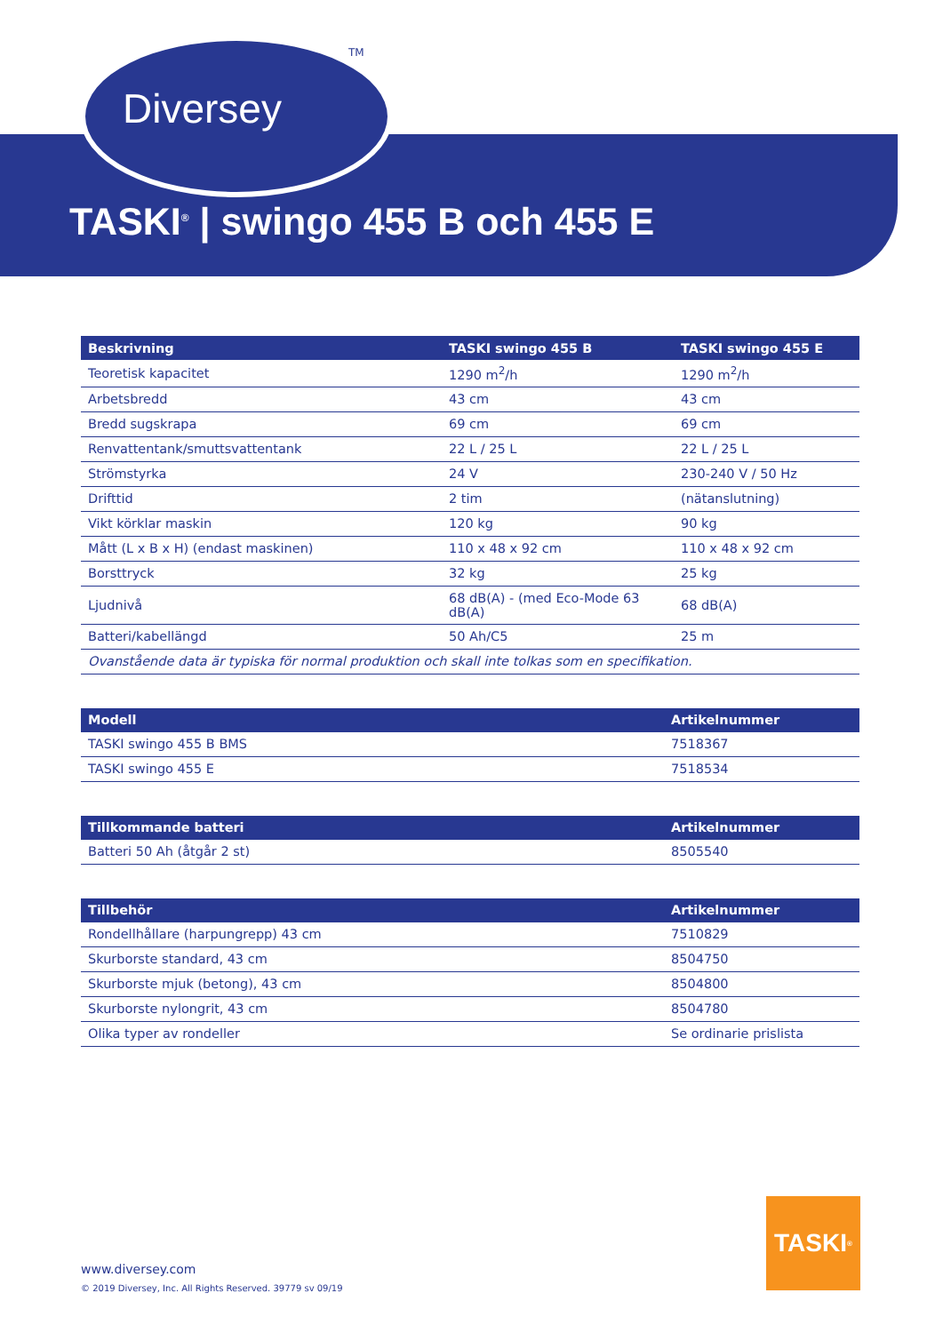Diversey
TM
TASKI<sup>®</sup> | swingo 455 B och 455 E
| Beskrivning | TASKI swingo 455 B | TASKI swingo 455 E |
| --- | --- | --- |
| Teoretisk kapacitet | 1290 m<sup>2</sup>/h | 1290 m<sup>2</sup>/h |
| Arbetsbredd | 43 cm | 43 cm |
| Bredd sugskrapa | 69 cm | 69 cm |
| Renvattentank/smuttsvattentank | 22 L / 25 L | 22 L / 25 L |
| Strömstyrka | 24 V | 230-240 V / 50 Hz |
| Drifttid | 2 tim | (nätanslutning) |
| Vikt körklar maskin | 120 kg | 90 kg |
| Mått (L x B x H) (endast maskinen) | 110 x 48 x 92 cm | 110 x 48 x 92 cm |
| Borsttryck | 32 kg | 25 kg |
| Ljudnivå | 68 dB(A) - (med Eco-Mode 63 dB(A) | 68 dB(A) |
| Batteri/kabellängd | 50 Ah/C5 | 25 m |
| Ovanstående data är typiska för normal produktion och skall inte tolkas som en specifikation. | | |
| Modell | Artikelnummer |
| --- | --- |
| TASKI swingo 455 B BMS | 7518367 |
| TASKI swingo 455 E | 7518534 |
| Tillkommande batteri | Artikelnummer |
| --- | --- |
| Batteri 50 Ah (åtgår 2 st) | 8505540 |
| Tillbehör | Artikelnummer |
| --- | --- |
| Rondellhållare (harpungrepp) 43 cm | 7510829 |
| Skurborste standard, 43 cm | 8504750 |
| Skurborste mjuk (betong), 43 cm | 8504800 |
| Skurborste nylongrit, 43 cm | 8504780 |
| Olika typer av rondeller | Se ordinarie prislista |
www.diversey.com
© 2019 Diversey, Inc. All Rights Reserved. 39779 sv 09/19
TASKI<sup>®</sup>